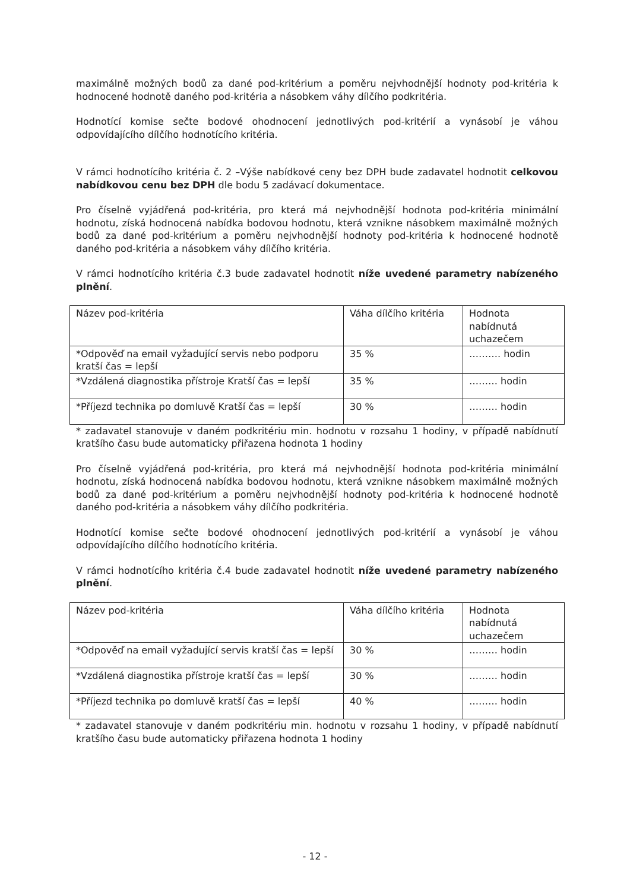maximálně možných bodů za dané pod-kritérium a poměru nejvhodnější hodnoty pod-kritéria k hodnocené hodnotě daného pod-kritéria a násobkem váhy dílčího podkritéria.
Hodnotící komise sečte bodové ohodnocení jednotlivých pod-kritérií a vynásobí je váhou odpovídajícího dílčího hodnotícího kritéria.
V rámci hodnotícího kritéria č. 2 –Výše nabídkové ceny bez DPH bude zadavatel hodnotit celkovou nabídkovou cenu bez DPH dle bodu 5 zadávací dokumentace.
Pro číselně vyjádřená pod-kritéria, pro která má nejvhodnější hodnota pod-kritéria minimální hodnotu, získá hodnocená nabídka bodovou hodnotu, která vznikne násobkem maximálně možných bodů za dané pod-kritérium a poměru nejvhodnější hodnoty pod-kritéria k hodnocené hodnotě daného pod-kritéria a násobkem váhy dílčího kritéria.
V rámci hodnotícího kritéria č.3 bude zadavatel hodnotit níže uvedené parametry nabízeného plnění.
| Název pod-kritéria | Váha dílčího kritéria | Hodnota nabídnutá uchazečem |
| *Odpověď na email vyžadující servis nebo podporu kratší čas = lepší | 35 % | ………. hodin |
| *Vzdálená diagnostika přístroje Kratší čas = lepší | 35 % | ……… hodin |
| *Příjezd technika po domluvě Kratší čas = lepší | 30 % | ……… hodin |
* zadavatel stanovuje v daném podkritériu min. hodnotu v rozsahu 1 hodiny, v případě nabídnutí kratšího času bude automaticky přiřazena hodnota 1 hodiny
Pro číselně vyjádřená pod-kritéria, pro která má nejvhodnější hodnota pod-kritéria minimální hodnotu, získá hodnocená nabídka bodovou hodnotu, která vznikne násobkem maximálně možných bodů za dané pod-kritérium a poměru nejvhodnější hodnoty pod-kritéria k hodnocené hodnotě daného pod-kritéria a násobkem váhy dílčího podkritéria.
Hodnotící komise sečte bodové ohodnocení jednotlivých pod-kritérií a vynásobí je váhou odpovídajícího dílčího hodnotícího kritéria.
V rámci hodnotícího kritéria č.4 bude zadavatel hodnotit níže uvedené parametry nabízeného plnění.
| Název pod-kritéria | Váha dílčího kritéria | Hodnota nabídnutá uchazečem |
| *Odpověď na email vyžadující servis kratší čas = lepší | 30 % | ……… hodin |
| *Vzdálená diagnostika přístroje kratší čas = lepší | 30 % | ……… hodin |
| *Příjezd technika po domluvě kratší čas = lepší | 40 % | ……… hodin |
* zadavatel stanovuje v daném podkritériu min. hodnotu v rozsahu 1 hodiny, v případě nabídnutí kratšího času bude automaticky přiřazena hodnota 1 hodiny
- 12 -